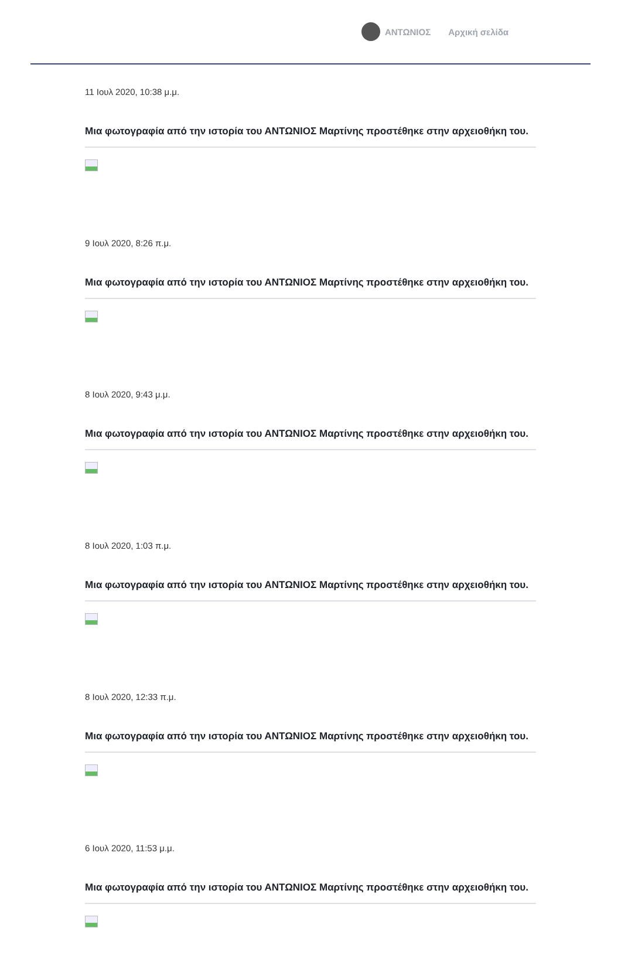ΑΝΤΩΝΙΟΣ Αρχική σελίδα
11 Ιουλ 2020, 10:38 μ.μ.
Μια φωτογραφία από την ιστορία του ΑΝΤΩΝΙΟΣ Μαρτίνης προστέθηκε στην αρχειοθήκη του.
9 Ιουλ 2020, 8:26 π.μ.
Μια φωτογραφία από την ιστορία του ΑΝΤΩΝΙΟΣ Μαρτίνης προστέθηκε στην αρχειοθήκη του.
8 Ιουλ 2020, 9:43 μ.μ.
Μια φωτογραφία από την ιστορία του ΑΝΤΩΝΙΟΣ Μαρτίνης προστέθηκε στην αρχειοθήκη του.
8 Ιουλ 2020, 1:03 π.μ.
Μια φωτογραφία από την ιστορία του ΑΝΤΩΝΙΟΣ Μαρτίνης προστέθηκε στην αρχειοθήκη του.
8 Ιουλ 2020, 12:33 π.μ.
Μια φωτογραφία από την ιστορία του ΑΝΤΩΝΙΟΣ Μαρτίνης προστέθηκε στην αρχειοθήκη του.
6 Ιουλ 2020, 11:53 μ.μ.
Μια φωτογραφία από την ιστορία του ΑΝΤΩΝΙΟΣ Μαρτίνης προστέθηκε στην αρχειοθήκη του.